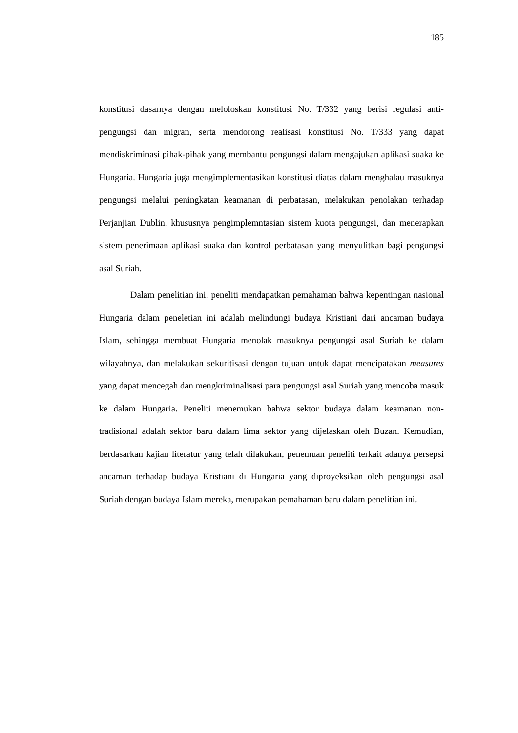185
konstitusi dasarnya dengan meloloskan konstitusi No. T/332 yang berisi regulasi anti-pengungsi dan migran, serta mendorong realisasi konstitusi No. T/333 yang dapat mendiskriminasi pihak-pihak yang membantu pengungsi dalam mengajukan aplikasi suaka ke Hungaria. Hungaria juga mengimplementasikan konstitusi diatas dalam menghalau masuknya pengungsi melalui peningkatan keamanan di perbatasan, melakukan penolakan terhadap Perjanjian Dublin, khususnya pengimplemntasian sistem kuota pengungsi, dan menerapkan sistem penerimaan aplikasi suaka dan kontrol perbatasan yang menyulitkan bagi pengungsi asal Suriah.
Dalam penelitian ini, peneliti mendapatkan pemahaman bahwa kepentingan nasional Hungaria dalam peneletian ini adalah melindungi budaya Kristiani dari ancaman budaya Islam, sehingga membuat Hungaria menolak masuknya pengungsi asal Suriah ke dalam wilayahnya, dan melakukan sekuritisasi dengan tujuan untuk dapat mencipatakan measures yang dapat mencegah dan mengkriminalisasi para pengungsi asal Suriah yang mencoba masuk ke dalam Hungaria. Peneliti menemukan bahwa sektor budaya dalam keamanan non-tradisional adalah sektor baru dalam lima sektor yang dijelaskan oleh Buzan. Kemudian, berdasarkan kajian literatur yang telah dilakukan, penemuan peneliti terkait adanya persepsi ancaman terhadap budaya Kristiani di Hungaria yang diproyeksikan oleh pengungsi asal Suriah dengan budaya Islam mereka, merupakan pemahaman baru dalam penelitian ini.